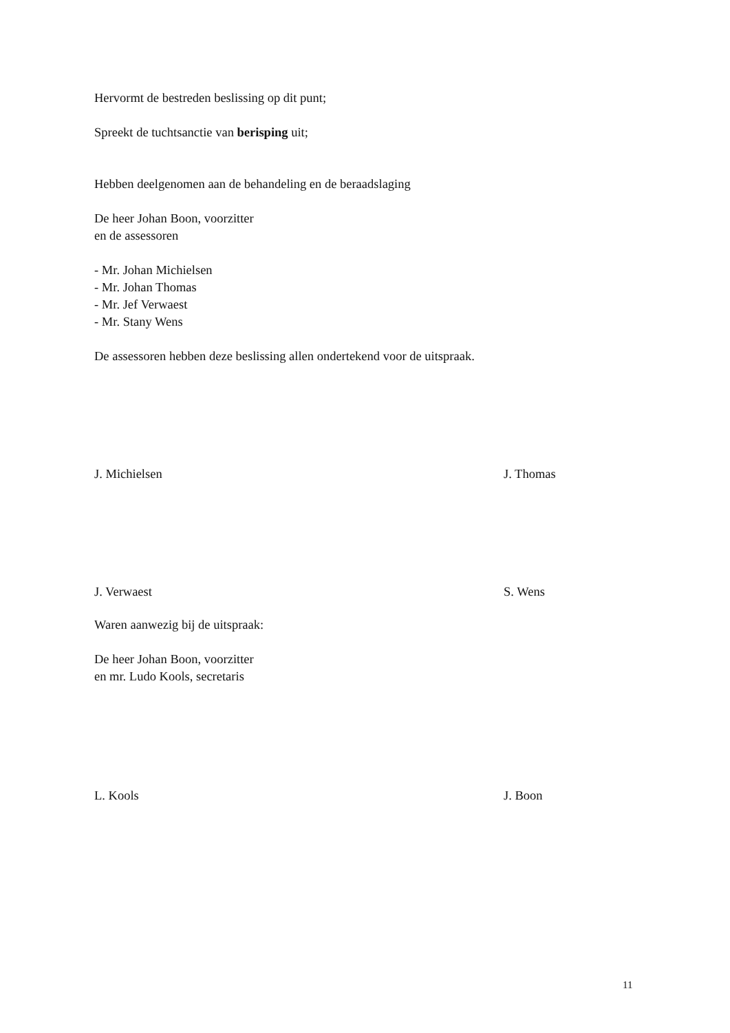Hervormt de bestreden beslissing op dit punt;
Spreekt de tuchtsanctie van berisping uit;
Hebben deelgenomen aan de behandeling en de beraadslaging
De heer Johan Boon, voorzitter
en de assessoren
- Mr. Johan Michielsen
- Mr. Johan Thomas
- Mr. Jef Verwaest
- Mr. Stany Wens
De assessoren hebben deze beslissing allen ondertekend voor de uitspraak.
J. Michielsen J. Thomas
J. Verwaest S. Wens
Waren aanwezig bij de uitspraak:
De heer Johan Boon, voorzitter
en mr. Ludo Kools, secretaris
L. Kools J. Boon
11